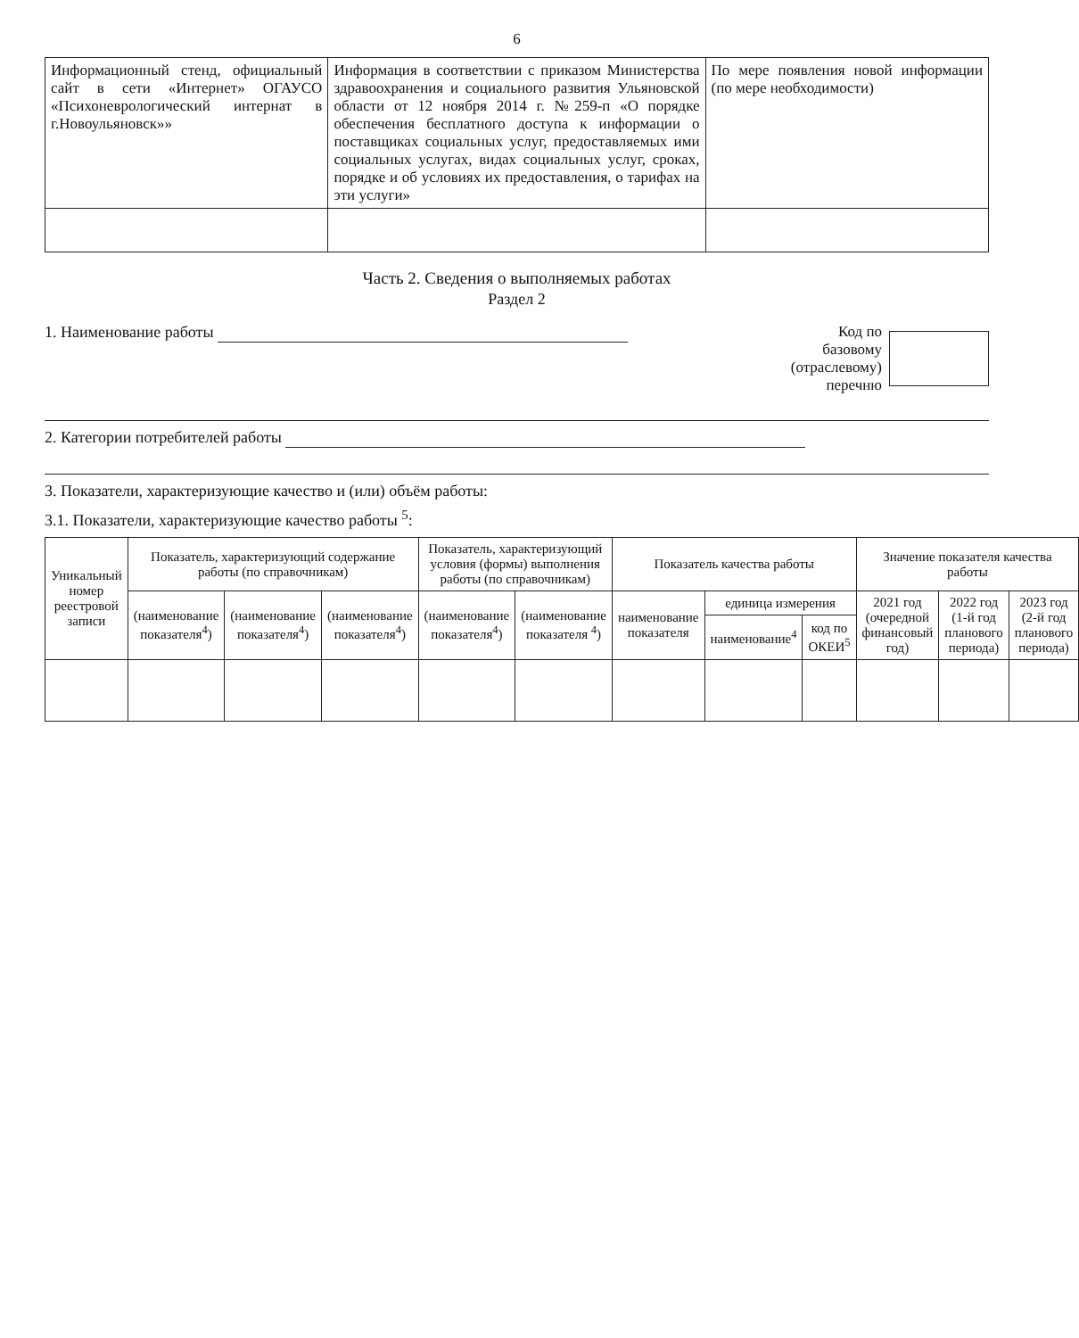6
| Информационный стенд, официальный сайт в сети «Интернет» ОГАУСО «Психоневрологический интернат в г.Новоульяновск»» | Информация в соответствии с приказом Министерства здравоохранения и социального развития Ульяновской области от 12 ноября 2014 г. №259-п «О порядке обеспечения бесплатного доступа к информации о поставщиках социальных услуг, предоставляемых ими социальных услугах, видах социальных услуг, сроках, порядке и об условиях их предоставления, о тарифах на эти услуги» | По мере появления новой информации (по мере необходимости) |
Часть 2. Сведения о выполняемых работах
Раздел 2
1. Наименование работы Код по
базовому
(отраслевому)
перечню
2. Категории потребителей работы
3. Показатели, характеризующие качество и (или) объём работы:
3.1. Показатели, характеризующие качество работы <sup>5</sup>:
| Уникальный номер реестровой записи | Показатель, характеризующий содержание работы (по справочникам) | | | Показатель, характеризующий условия (формы) выполнения работы (по справочникам) | | Показатель качества работы | | | Значение показателя качества работы | | |
| --- | --- | --- | --- | --- | --- | --- | --- | --- | --- | --- | --- |
| | (наименование показателя<sup>4</sup>) | (наименование показателя<sup>4</sup>) | (наименование показателя<sup>4</sup>) | (наименование показателя<sup>4</sup>) | (наименование показателя <sup>4</sup>) | наименование показателя | единица измерения | | 2021 год (очередной финансовый год) | 2022 год (1-й год планового периода) | 2023 год (2-й год планового периода) |
| | | | | | | | наименование<sup>4</sup> | код по ОКЕИ<sup>5</sup> | | | |